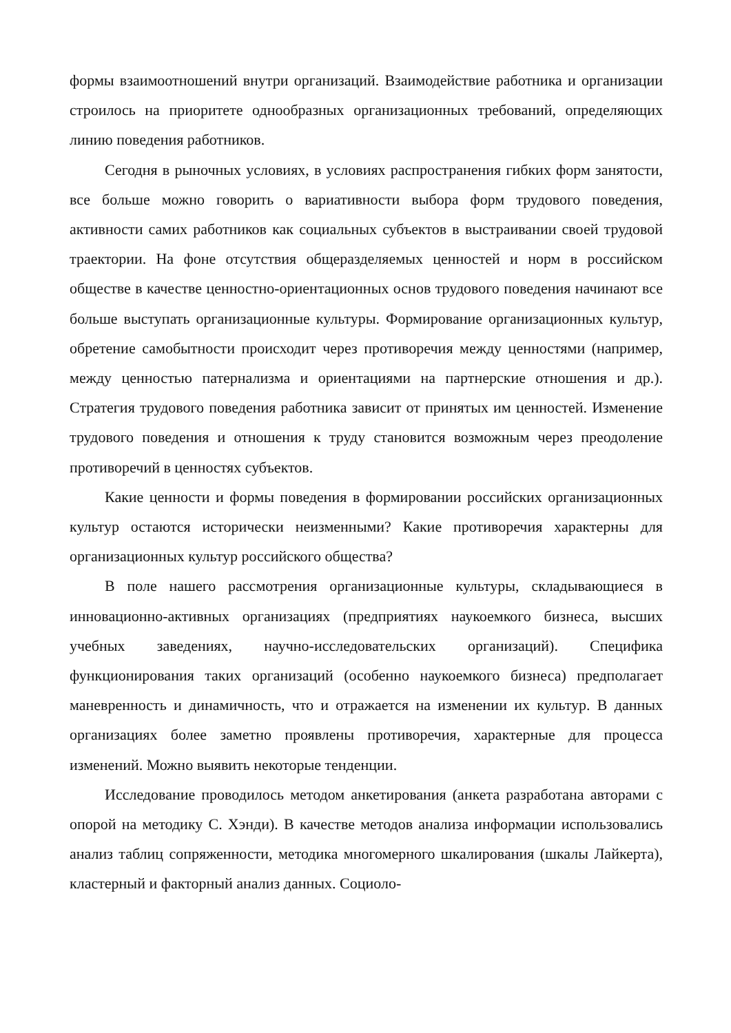формы взаимоотношений внутри организаций. Взаимодействие работника и ор­ганизации строилось на приоритете однообразных организационных требова­ний, определяющих линию поведения работников.
Сегодня в рыночных условиях, в условиях распространения гибких форм занятости, все больше можно говорить о вариативности выбора форм трудового поведения, активности самих работников как социальных субъектов в выстраи­вании своей трудовой траектории. На фоне отсутствия общеразделяемых ценно­стей и норм в российском обществе в качестве ценностно-ориентационных основ трудового поведения начинают все больше выступать организационные куль­туры. Формирование организационных культур, обретение самобытности проис­ходит через противоречия между ценностями (например, между ценностью па­тернализма и ориентациями на партнерские отношения и др.). Стратегия трудо­вого поведения работника зависит от принятых им ценностей. Изменение трудо­вого поведения и отношения к труду становится возможным через преодоление противоречий в ценностях субъектов.
Какие ценности и формы поведения в формировании российских организа­ционных культур остаются исторически неизменными? Какие противоречия ха­рактерны для организационных культур российского общества?
В поле нашего рассмотрения организационные культуры, складывающиеся в инновационно-активных организациях (предприятиях наукоемкого бизнеса, высших учебных заведениях, научно-исследовательских организаций). Специ­фика функционирования таких организаций (особенно наукоемкого бизнеса) предполагает маневренность и динамичность, что и отражается на изменении их культур. В данных организациях более заметно проявлены противоречия, харак­терные для процесса изменений. Можно выявить некоторые тенденции.
Исследование проводилось методом анкетирования (анкета разработана ав­торами с опорой на методику С. Хэнди). В качестве методов анализа информации использовались анализ таблиц сопряженности, методика многомерного шкали­рования (шкалы Лайкерта), кластерный и факторный анализ данных. Социоло-